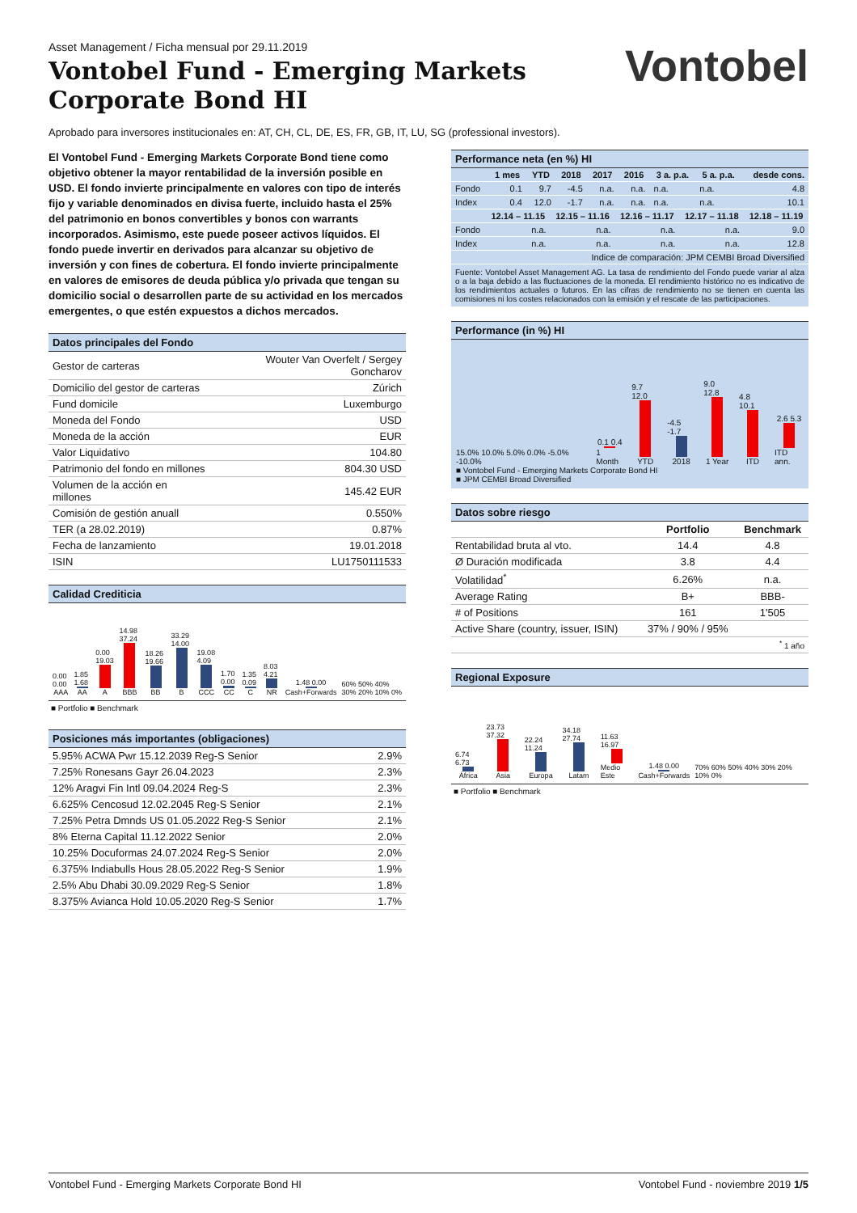Asset Management / Ficha mensual por 29.11.2019
Vontobel Fund - Emerging Markets
Corporate Bond HI
Vontobel
Aprobado para inversores institucionales en: AT, CH, CL, DE, ES, FR, GB, IT, LU, SG (professional investors).
El Vontobel Fund - Emerging Markets Corporate Bond tiene como objetivo obtener la mayor rentabilidad de la inversión posible en USD. El fondo invierte principalmente en valores con tipo de interés fijo y variable denominados en divisa fuerte, incluido hasta el 25% del patrimonio en bonos convertibles y bonos con warrants incorporados. Asimismo, este puede poseer activos líquidos. El fondo puede invertir en derivados para alcanzar su objetivo de inversión y con fines de cobertura. El fondo invierte principalmente en valores de emisores de deuda pública y/o privada que tengan su domicilio social o desarrollen parte de su actividad en los mercados emergentes, o que estén expuestos a dichos mercados.
Datos principales del Fondo
| Gestor de carteras | Wouter Van Overfelt / Sergey Goncharov |
| Domicilio del gestor de carteras | Zúrich |
| Fund domicile | Luxemburgo |
| Moneda del Fondo | USD |
| Moneda de la acción | EUR |
| Valor Liquidativo | 104.80 |
| Patrimonio del fondo en millones | 804.30 USD |
| Volumen de la acción en millones | 145.42 EUR |
| Comisión de gestión anuall | 0.550% |
| TER (a 28.02.2019) | 0.87% |
| Fecha de lanzamiento | 19.01.2018 |
| ISIN | LU1750111533 |
Calidad Crediticia
0.00 0.00
AAA
1.85 1.68
AA
0.00 19.03
A
14.98 37.24
BBB
18.26 19.66
BB
33.29 14.00
B
19.08 4.09
CCC
1.70 0.00
CC
1.35 0.09
C
8.03 4.21
NR
1.48 0.00
Cash+Forwards
60% 50% 40% 30% 20% 10% 0%
■ Portfolio ■ Benchmark
Posiciones más importantes (obligaciones)
| 5.95% ACWA Pwr 15.12.2039 Reg-S Senior | 2.9% |
| 7.25% Ronesans Gayr 26.04.2023 | 2.3% |
| 12% Aragvi Fin Intl 09.04.2024 Reg-S | 2.3% |
| 6.625% Cencosud 12.02.2045 Reg-S Senior | 2.1% |
| 7.25% Petra Dmnds US 01.05.2022 Reg-S Senior | 2.1% |
| 8% Eterna Capital 11.12.2022 Senior | 2.0% |
| 10.25% Docuformas 24.07.2024 Reg-S Senior | 2.0% |
| 6.375% Indiabulls Hous 28.05.2022 Reg-S Senior | 1.9% |
| 2.5% Abu Dhabi 30.09.2029 Reg-S Senior | 1.8% |
| 8.375% Avianca Hold 10.05.2020 Reg-S Senior | 1.7% |
Performance neta (en %) HI
| | 1 mes | YTD | 2018 | 2017 | 2016 | 3 a. p.a. | 5 a. p.a. | desde cons. |
| --- | --- | --- | --- | --- | --- | --- | --- | --- |
| Fondo | 0.1 | 9.7 | -4.5 | n.a. | n.a. | n.a. | n.a. | 4.8 |
| Index | 0.4 | 12.0 | -1.7 | n.a. | n.a. | n.a. | n.a. | 10.1 |
| | 12.14 – 11.15 | 12.15 – 11.16 | 12.16 – 11.17 | 12.17 – 11.18 | 12.18 – 11.19 |
| --- | --- | --- | --- | --- | --- |
| Fondo | n.a. | n.a. | n.a. | n.a. | 9.0 |
| Index | n.a. | n.a. | n.a. | n.a. | 12.8 |
| Indice de comparación: JPM CEMBI Broad Diversified | | | | | |
Fuente: Vontobel Asset Management AG. La tasa de rendimiento del Fondo puede variar al alza o a la baja debido a las fluctuaciones de la moneda. El rendimiento histórico no es indicativo de los rendimientos actuales o futuros. En las cifras de rendimiento no se tienen en cuenta las comisiones ni los costes relacionados con la emisión y el rescate de las participaciones.
Performance (in %) HI
15.0% 10.0% 5.0% 0.0% -5.0% -10.0%
0.1 0.4
1 Month
9.7 12.0
YTD
-4.5 -1.7
2018
9.0 12.8
1 Year
4.8 10.1
ITD
2.6 5.3
ITD ann.
■ Vontobel Fund - Emerging Markets Corporate Bond HI
■ JPM CEMBI Broad Diversified
Datos sobre riesgo
| | Portfolio | Benchmark |
| --- | --- | --- |
| Rentabilidad bruta al vto. | 14.4 | 4.8 |
| Ø Duración modificada | 3.8 | 4.4 |
| Volatilidad<sup>*</sup> | 6.26% | n.a. |
| Average Rating | B+ | BBB- |
| # of Positions | 161 | 1'505 |
| Active Share (country, issuer, ISIN) | 37% / 90% / 95% | |
| <sup>*</sup> 1 año | | |
Regional Exposure
6.74 6.73
África
23.73 37.32
Asia
22.24 11.24
Europa
34.18 27.74
Latam
11.63 16.97
Medio Este
1.48 0.00
Cash+Forwards
70% 60% 50% 40% 30% 20% 10% 0%
■ Portfolio ■ Benchmark
Vontobel Fund - Emerging Markets Corporate Bond HI Vontobel Fund - noviembre 2019 1/5